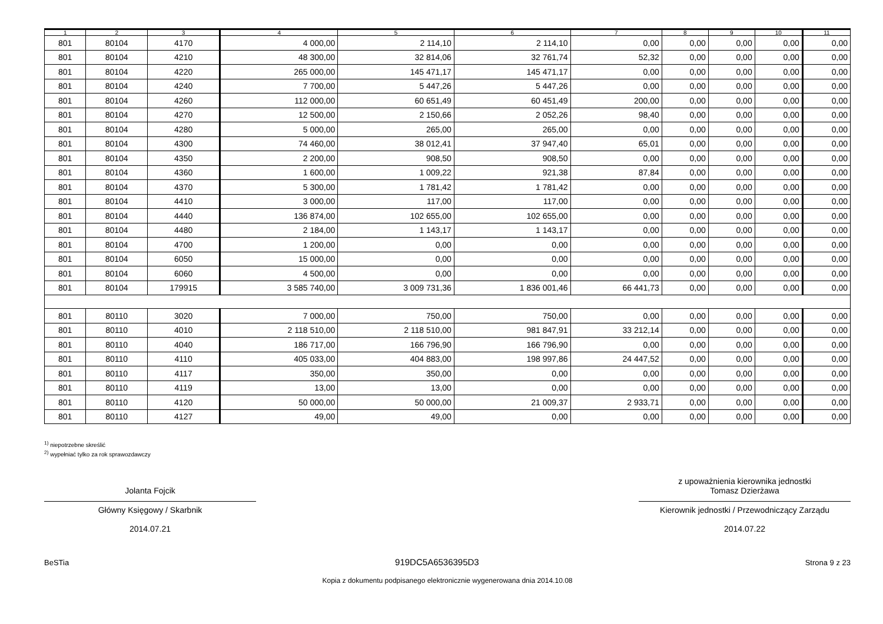| 1 | 2 | 3 | 4 | 5 | 6 | 7 | 8 | 9 | 10 | 11 |
| --- | --- | --- | --- | --- | --- | --- | --- | --- | --- | --- |
| 801 | 80104 | 4170 | 4 000,00 | 2 114,10 | 2 114,10 | 0,00 | 0,00 | 0,00 | 0,00 | 0,00 |
| 801 | 80104 | 4210 | 48 300,00 | 32 814,06 | 32 761,74 | 52,32 | 0,00 | 0,00 | 0,00 | 0,00 |
| 801 | 80104 | 4220 | 265 000,00 | 145 471,17 | 145 471,17 | 0,00 | 0,00 | 0,00 | 0,00 | 0,00 |
| 801 | 80104 | 4240 | 7 700,00 | 5 447,26 | 5 447,26 | 0,00 | 0,00 | 0,00 | 0,00 | 0,00 |
| 801 | 80104 | 4260 | 112 000,00 | 60 651,49 | 60 451,49 | 200,00 | 0,00 | 0,00 | 0,00 | 0,00 |
| 801 | 80104 | 4270 | 12 500,00 | 2 150,66 | 2 052,26 | 98,40 | 0,00 | 0,00 | 0,00 | 0,00 |
| 801 | 80104 | 4280 | 5 000,00 | 265,00 | 265,00 | 0,00 | 0,00 | 0,00 | 0,00 | 0,00 |
| 801 | 80104 | 4300 | 74 460,00 | 38 012,41 | 37 947,40 | 65,01 | 0,00 | 0,00 | 0,00 | 0,00 |
| 801 | 80104 | 4350 | 2 200,00 | 908,50 | 908,50 | 0,00 | 0,00 | 0,00 | 0,00 | 0,00 |
| 801 | 80104 | 4360 | 1 600,00 | 1 009,22 | 921,38 | 87,84 | 0,00 | 0,00 | 0,00 | 0,00 |
| 801 | 80104 | 4370 | 5 300,00 | 1 781,42 | 1 781,42 | 0,00 | 0,00 | 0,00 | 0,00 | 0,00 |
| 801 | 80104 | 4410 | 3 000,00 | 117,00 | 117,00 | 0,00 | 0,00 | 0,00 | 0,00 | 0,00 |
| 801 | 80104 | 4440 | 136 874,00 | 102 655,00 | 102 655,00 | 0,00 | 0,00 | 0,00 | 0,00 | 0,00 |
| 801 | 80104 | 4480 | 2 184,00 | 1 143,17 | 1 143,17 | 0,00 | 0,00 | 0,00 | 0,00 | 0,00 |
| 801 | 80104 | 4700 | 1 200,00 | 0,00 | 0,00 | 0,00 | 0,00 | 0,00 | 0,00 | 0,00 |
| 801 | 80104 | 6050 | 15 000,00 | 0,00 | 0,00 | 0,00 | 0,00 | 0,00 | 0,00 | 0,00 |
| 801 | 80104 | 6060 | 4 500,00 | 0,00 | 0,00 | 0,00 | 0,00 | 0,00 | 0,00 | 0,00 |
| 801 | 80104 | 179915 | 3 585 740,00 | 3 009 731,36 | 1 836 001,46 | 66 441,73 | 0,00 | 0,00 | 0,00 | 0,00 |
| 801 | 80110 | 3020 | 7 000,00 | 750,00 | 750,00 | 0,00 | 0,00 | 0,00 | 0,00 | 0,00 |
| 801 | 80110 | 4010 | 2 118 510,00 | 2 118 510,00 | 981 847,91 | 33 212,14 | 0,00 | 0,00 | 0,00 | 0,00 |
| 801 | 80110 | 4040 | 186 717,00 | 166 796,90 | 166 796,90 | 0,00 | 0,00 | 0,00 | 0,00 | 0,00 |
| 801 | 80110 | 4110 | 405 033,00 | 404 883,00 | 198 997,86 | 24 447,52 | 0,00 | 0,00 | 0,00 | 0,00 |
| 801 | 80110 | 4117 | 350,00 | 350,00 | 0,00 | 0,00 | 0,00 | 0,00 | 0,00 | 0,00 |
| 801 | 80110 | 4119 | 13,00 | 13,00 | 0,00 | 0,00 | 0,00 | 0,00 | 0,00 | 0,00 |
| 801 | 80110 | 4120 | 50 000,00 | 50 000,00 | 21 009,37 | 2 933,71 | 0,00 | 0,00 | 0,00 | 0,00 |
| 801 | 80110 | 4127 | 49,00 | 49,00 | 0,00 | 0,00 | 0,00 | 0,00 | 0,00 | 0,00 |
<sup>1)</sup> niepotrzebne skreślić
<sup>2)</sup> wypełniać tylko za rok sprawozdawczy
Jolanta Fojcik
Główny Księgowy / Skarbnik
2014.07.21
z upoważnienia kierownika jednostki
Tomasz Dzierżawa
Kierownik jednostki / Przewodniczący Zarządu
2014.07.22
BeSTia 919DC5A6536395D3 Strona 9 z 23
Kopia z dokumentu podpisanego elektronicznie wygenerowana dnia 2014.10.08